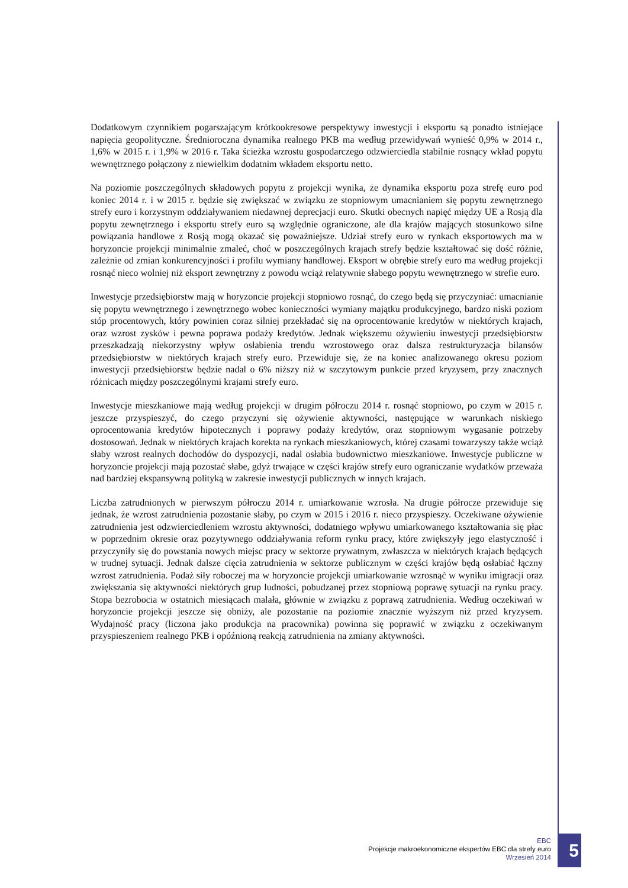Dodatkowym czynnikiem pogarszającym krótkookresowe perspektywy inwestycji i eksportu są ponadto istniejące napięcia geopolityczne. Średnioroczna dynamika realnego PKB ma według przewidywań wynieść 0,9% w 2014 r., 1,6% w 2015 r. i 1,9% w 2016 r. Taka ścieżka wzrostu gospodarczego odzwierciedla stabilnie rosnący wkład popytu wewnętrznego połączony z niewielkim dodatnim wkładem eksportu netto.
Na poziomie poszczególnych składowych popytu z projekcji wynika, że dynamika eksportu poza strefę euro pod koniec 2014 r. i w 2015 r. będzie się zwiększać w związku ze stopniowym umacnianiem się popytu zewnętrznego strefy euro i korzystnym oddziaływaniem niedawnej deprecjacji euro. Skutki obecnych napięć między UE a Rosją dla popytu zewnętrznego i eksportu strefy euro są względnie ograniczone, ale dla krajów mających stosunkowo silne powiązania handlowe z Rosją mogą okazać się poważniejsze. Udział strefy euro w rynkach eksportowych ma w horyzoncie projekcji minimalnie zmaleć, choć w poszczególnych krajach strefy będzie kształtować się dość różnie, zależnie od zmian konkurencyjności i profilu wymiany handlowej. Eksport w obrębie strefy euro ma według projekcji rosnąć nieco wolniej niż eksport zewnętrzny z powodu wciąż relatywnie słabego popytu wewnętrznego w strefie euro.
Inwestycje przedsiębiorstw mają w horyzoncie projekcji stopniowo rosnąć, do czego będą się przyczyniać: umacnianie się popytu wewnętrznego i zewnętrznego wobec konieczności wymiany majątku produkcyjnego, bardzo niski poziom stóp procentowych, który powinien coraz silniej przekładać się na oprocentowanie kredytów w niektórych krajach, oraz wzrost zysków i pewna poprawa podaży kredytów. Jednak większemu ożywieniu inwestycji przedsiębiorstw przeszkadzają niekorzystny wpływ osłabienia trendu wzrostowego oraz dalsza restrukturyzacja bilansów przedsiębiorstw w niektórych krajach strefy euro. Przewiduje się, że na koniec analizowanego okresu poziom inwestycji przedsiębiorstw będzie nadal o 6% niższy niż w szczytowym punkcie przed kryzysem, przy znacznych różnicach między poszczególnymi krajami strefy euro.
Inwestycje mieszkaniowe mają według projekcji w drugim półroczu 2014 r. rosnąć stopniowo, po czym w 2015 r. jeszcze przyspieszyć, do czego przyczyni się ożywienie aktywności, następujące w warunkach niskiego oprocentowania kredytów hipotecznych i poprawy podaży kredytów, oraz stopniowym wygasanie potrzeby dostosowań. Jednak w niektórych krajach korekta na rynkach mieszkaniowych, której czasami towarzyszy także wciąż słaby wzrost realnych dochodów do dyspozycji, nadal osłabia budownictwo mieszkaniowe. Inwestycje publiczne w horyzoncie projekcji mają pozostać słabe, gdyż trwające w części krajów strefy euro ograniczanie wydatków przeważa nad bardziej ekspansywną polityką w zakresie inwestycji publicznych w innych krajach.
Liczba zatrudnionych w pierwszym półroczu 2014 r. umiarkowanie wzrosła. Na drugie półrocze przewiduje się jednak, że wzrost zatrudnienia pozostanie słaby, po czym w 2015 i 2016 r. nieco przyspieszy. Oczekiwane ożywienie zatrudnienia jest odzwierciedleniem wzrostu aktywności, dodatniego wpływu umiarkowanego kształtowania się płac w poprzednim okresie oraz pozytywnego oddziaływania reform rynku pracy, które zwiększyły jego elastyczność i przyczyniły się do powstania nowych miejsc pracy w sektorze prywatnym, zwłaszcza w niektórych krajach będących w trudnej sytuacji. Jednak dalsze cięcia zatrudnienia w sektorze publicznym w części krajów będą osłabiać łączny wzrost zatrudnienia. Podaż siły roboczej ma w horyzoncie projekcji umiarkowanie wzrosnąć w wyniku imigracji oraz zwiększania się aktywności niektórych grup ludności, pobudzanej przez stopniową poprawę sytuacji na rynku pracy. Stopa bezrobocia w ostatnich miesiącach malała, głównie w związku z poprawą zatrudnienia. Według oczekiwań w horyzoncie projekcji jeszcze się obniży, ale pozostanie na poziomie znacznie wyższym niż przed kryzysem. Wydajność pracy (liczona jako produkcja na pracownika) powinna się poprawić w związku z oczekiwanym przyspieszeniem realnego PKB i opóźnioną reakcją zatrudnienia na zmiany aktywności.
EBC
Projekcje makroekonomiczne ekspertów EBC dla strefy euro
Wrzesień 2014
5